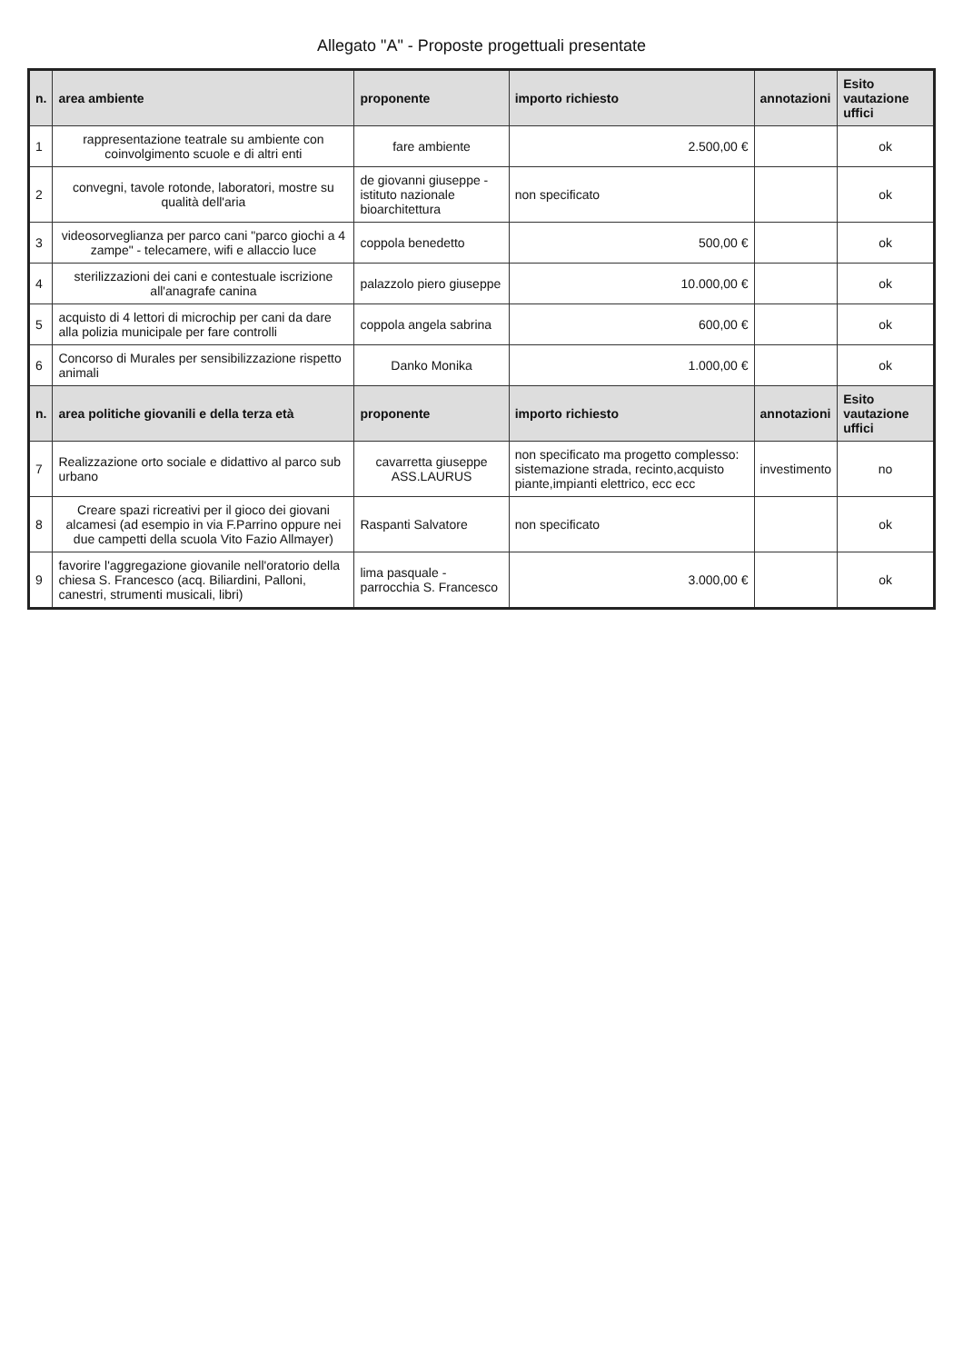Allegato "A" - Proposte progettuali presentate
| n. | area ambiente | proponente | importo richiesto | annotazioni | Esito vautazione uffici |
| --- | --- | --- | --- | --- | --- |
| 1 | rappresentazione teatrale su ambiente con coinvolgimento scuole e di altri enti | fare ambiente | 2.500,00 € | | ok |
| 2 | convegni, tavole rotonde, laboratori, mostre su qualità dell'aria | de giovanni giuseppe - istituto nazionale bioarchitettura | non specificato | | ok |
| 3 | videosorveglianza per parco cani "parco giochi a 4 zampe" - telecamere, wifi e allaccio luce | coppola benedetto | 500,00 € | | ok |
| 4 | sterilizzazioni dei cani e contestuale iscrizione all'anagrafe canina | palazzolo piero giuseppe | 10.000,00 € | | ok |
| 5 | acquisto di 4 lettori di microchip per cani da dare alla polizia municipale per fare controlli | coppola angela sabrina | 600,00 € | | ok |
| 6 | Concorso di Murales per sensibilizzazione rispetto animali | Danko Monika | 1.000,00 € | | ok |
| n. | area politiche giovanili e della terza età | proponente | importo richiesto | annotazioni | Esito vautazione uffici |
| 7 | Realizzazione orto sociale e didattivo al parco sub urbano | cavarretta giuseppe ASS.LAURUS | non specificato ma progetto complesso: sistemazione strada, recinto,acquisto piante,impianti elettrico, ecc ecc | investimento | no |
| 8 | Creare spazi ricreativi per il gioco dei giovani alcamesi (ad esempio in via F.Parrino oppure nei due campetti della scuola Vito Fazio Allmayer) | Raspanti Salvatore | non specificato | | ok |
| 9 | favorire l'aggregazione giovanile nell'oratorio della chiesa S. Francesco (acq. Biliardini, Palloni, canestri, strumenti musicali, libri) | lima pasquale - parrocchia S. Francesco | 3.000,00 € | | ok |